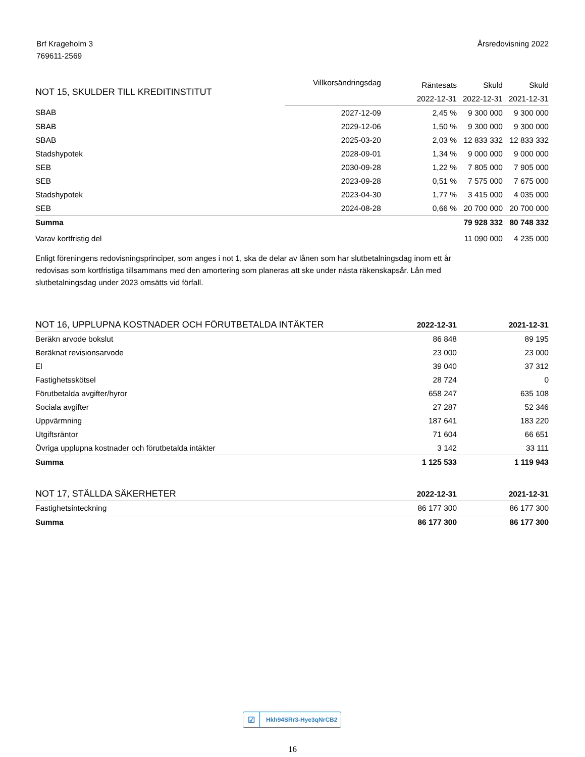Brf Krageholm 3
769611-2569
Årsredovisning 2022
| NOT 15, SKULDER TILL KREDITINSTITUT | Villkorsändringsdag | Räntesats | Skuld | Skuld |
| --- | --- | --- | --- | --- |
| | | 2022-12-31 | 2022-12-31 | 2021-12-31 |
| SBAB | 2027-12-09 | 2,45 % | 9 300 000 | 9 300 000 |
| SBAB | 2029-12-06 | 1,50 % | 9 300 000 | 9 300 000 |
| SBAB | 2025-03-20 | 2,03 % | 12 833 332 | 12 833 332 |
| Stadshypotek | 2028-09-01 | 1,34 % | 9 000 000 | 9 000 000 |
| SEB | 2030-09-28 | 1,22 % | 7 805 000 | 7 905 000 |
| SEB | 2023-09-28 | 0,51 % | 7 575 000 | 7 675 000 |
| Stadshypotek | 2023-04-30 | 1,77 % | 3 415 000 | 4 035 000 |
| SEB | 2024-08-28 | 0,66 % | 20 700 000 | 20 700 000 |
| Summa | | | 79 928 332 | 80 748 332 |
| Varav kortfristig del | | | 11 090 000 | 4 235 000 |
Enligt föreningens redovisningsprinciper, som anges i not 1, ska de delar av lånen som har slutbetalningsdag inom ett år redovisas som kortfristiga tillsammans med den amortering som planeras att ske under nästa räkenskapsår. Lån med slutbetalningsdag under 2023 omsätts vid förfall.
| NOT 16, UPPLUPNA KOSTNADER OCH FÖRUTBETALDA INTÄKTER | 2022-12-31 | 2021-12-31 |
| --- | --- | --- |
| Beräkn arvode bokslut | 86 848 | 89 195 |
| Beräknat revisionsarvode | 23 000 | 23 000 |
| El | 39 040 | 37 312 |
| Fastighetsskötsel | 28 724 | 0 |
| Förutbetalda avgifter/hyror | 658 247 | 635 108 |
| Sociala avgifter | 27 287 | 52 346 |
| Uppvärmning | 187 641 | 183 220 |
| Utgiftsräntor | 71 604 | 66 651 |
| Övriga upplupna kostnader och förutbetalda intäkter | 3 142 | 33 111 |
| Summa | 1 125 533 | 1 119 943 |
| NOT 17, STÄLLDA SÄKERHETER | 2022-12-31 | 2021-12-31 |
| --- | --- | --- |
| Fastighetsinteckning | 86 177 300 | 86 177 300 |
| Summa | 86 177 300 | 86 177 300 |
☑ Hkh94SRr3-Hye3qNrCB2
16